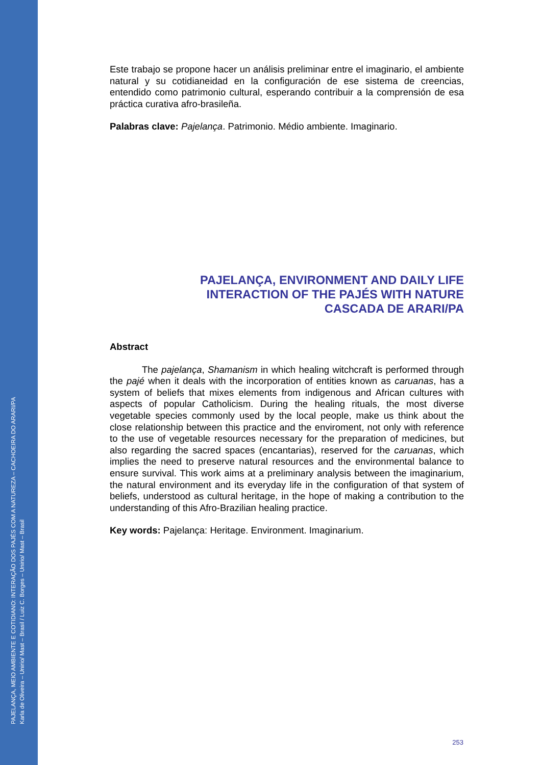PAJELANÇA, MEIO AMBIENTE E COTIDIANO: INTERAÇÃO DOS PAJÉS COM A NATUREZA – CACHOEIRA DO ARARI/PA
Karla de Oliveira – Unirio/ Mast – Brasil / Luiz C. Borges – Unirio/ Mast – Brasil
Este trabajo se propone hacer un análisis preliminar entre el imaginario, el ambiente natural y su cotidianeidad en la configuración de ese sistema de creencias, entendido como patrimonio cultural, esperando contribuir a la comprensión de esa práctica curativa afro-brasileña.
Palabras clave: Pajelança. Patrimonio. Médio ambiente. Imaginario.
PAJELANÇA, ENVIRONMENT AND DAILY LIFE
INTERACTION OF THE PAJÉS WITH NATURE
CASCADA DE ARARI/PA
Abstract
The pajelança, Shamanism in which healing witchcraft is performed through the pajé when it deals with the incorporation of entities known as caruanas, has a system of beliefs that mixes elements from indigenous and African cultures with aspects of popular Catholicism. During the healing rituals, the most diverse vegetable species commonly used by the local people, make us think about the close relationship between this practice and the enviroment, not only with reference to the use of vegetable resources necessary for the preparation of medicines, but also regarding the sacred spaces (encantarias), reserved for the caruanas, which implies the need to preserve natural resources and the environmental balance to ensure survival. This work aims at a preliminary analysis between the imaginarium, the natural environment and its everyday life in the configuration of that system of beliefs, understood as cultural heritage, in the hope of making a contribution to the understanding of this Afro-Brazilian healing practice.
Key words: Pajelança: Heritage. Environment. Imaginarium.
253